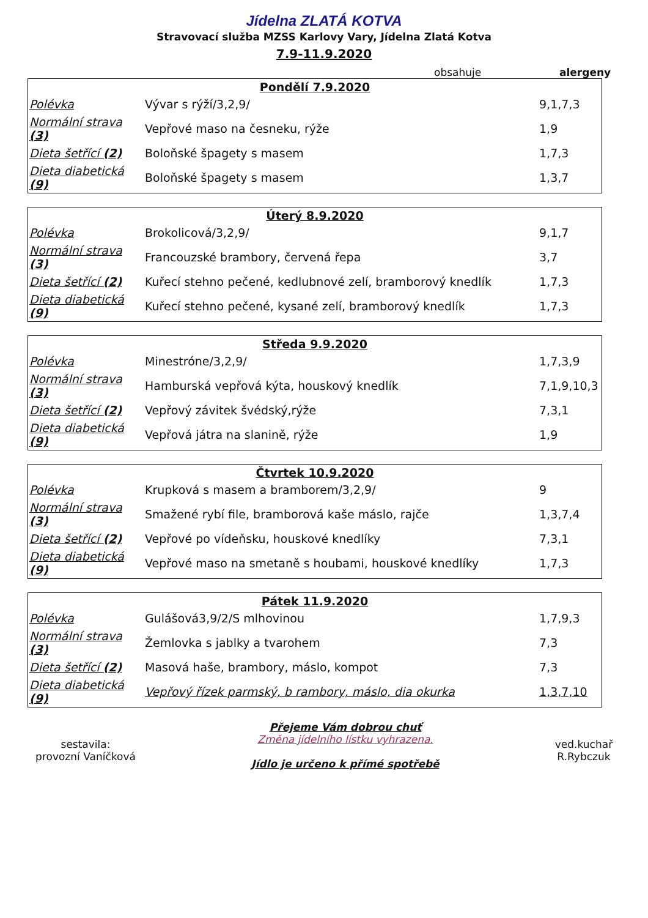Jídelna ZLATÁ KOTVA
Stravovací služba MZSS Karlovy Vary, Jídelna Zlatá Kotva
7.9-11.9.2020
obsahuje alergeny
| Pondělí 7.9.2020 | | |
| --- | --- | --- |
| Polévka | Vývar s rýží/3,2,9/ | 9,1,7,3 |
| Normální strava (3) | Vepřové maso na česneku, rýže | 1,9 |
| Dieta šetřící (2) | Boloňské špagety s masem | 1,7,3 |
| Dieta diabetická (9) | Boloňské špagety s masem | 1,3,7 |
| Úterý 8.9.2020 | | |
| --- | --- | --- |
| Polévka | Brokolicová/3,2,9/ | 9,1,7 |
| Normální strava (3) | Francouzské brambory, červená řepa | 3,7 |
| Dieta šetřící (2) | Kuřecí stehno pečené, kedlubnové zelí, bramborový knedlík | 1,7,3 |
| Dieta diabetická (9) | Kuřecí stehno pečené, kysané zelí, bramborový knedlík | 1,7,3 |
| Středa 9.9.2020 | | |
| --- | --- | --- |
| Polévka | Minestróne/3,2,9/ | 1,7,3,9 |
| Normální strava (3) | Hamburská vepřová kýta, houskový knedlík | 7,1,9,10,3 |
| Dieta šetřící (2) | Vepřový závitek švédský,rýže | 7,3,1 |
| Dieta diabetická (9) | Vepřová játra na slanině, rýže | 1,9 |
| Čtvrtek 10.9.2020 | | |
| --- | --- | --- |
| Polévka | Krupková s masem a bramborem/3,2,9/ | 9 |
| Normální strava (3) | Smažené rybí file, bramborová kaše máslo, rajče | 1,3,7,4 |
| Dieta šetřící (2) | Vepřové po vídeňsku, houskové knedlíky | 7,3,1 |
| Dieta diabetická (9) | Vepřové maso na smetaně s houbami, houskové knedlíky | 1,7,3 |
| Pátek 11.9.2020 | | |
| --- | --- | --- |
| Polévka | Gulášová3,9/2/S mlhovinou | 1,7,9,3 |
| Normální strava (3) | Žemlovka s jablky a tvarohem | 7,3 |
| Dieta šetřící (2) | Masová haše, brambory, máslo, kompot | 7,3 |
| Dieta diabetická (9) | Vepřový řízek parmský, b rambory, máslo, dia okurka | 1,3,7,10 |
sestavila:
provozní Vaníčková
Přejeme Vám dobrou chuť
Změna jídelního lístku vyhrazena.
Jídlo je určeno k přímé spotřebě
ved.kuchař
R.Rybczuk